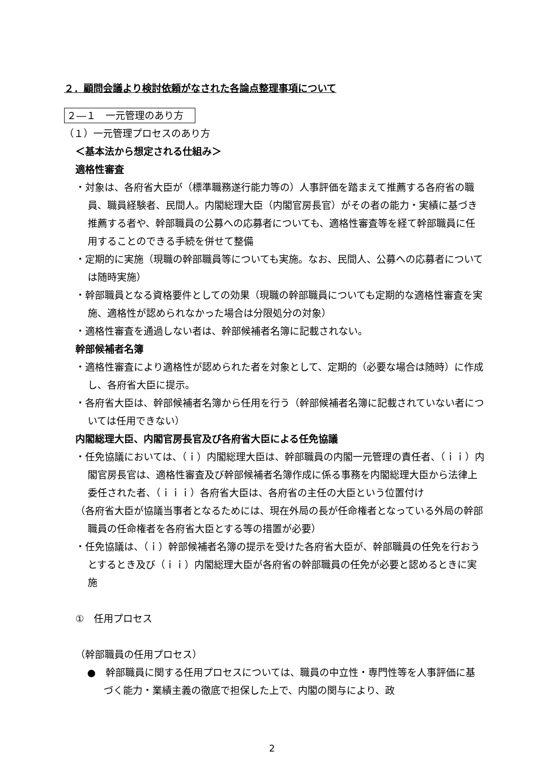２．顧問会議より検討依頼がなされた各論点整理事項について
２―１　一元管理のあり方
（１）一元管理プロセスのあり方
＜基本法から想定される仕組み＞
適格性審査
・対象は、各府省大臣が（標準職務遂行能力等の）人事評価を踏まえて推薦する各府省の職員、職員経験者、民間人。内閣総理大臣（内閣官房長官）がその者の能力・実績に基づき推薦する者や、幹部職員の公募への応募者についても、適格性審査等を経て幹部職員に任用することのできる手続を併せて整備
・定期的に実施（現職の幹部職員等についても実施。なお、民間人、公募への応募者については随時実施）
・幹部職員となる資格要件としての効果（現職の幹部職員についても定期的な適格性審査を実施、適格性が認められなかった場合は分限処分の対象）
・適格性審査を通過しない者は、幹部候補者名簿に記載されない。
幹部候補者名簿
・適格性審査により適格性が認められた者を対象として、定期的（必要な場合は随時）に作成し、各府省大臣に提示。
・各府省大臣は、幹部候補者名簿から任用を行う（幹部候補者名簿に記載されていない者については任用できない）
内閣総理大臣、内閣官房長官及び各府省大臣による任免協議
・任免協議においては、（ｉ）内閣総理大臣は、幹部職員の内閣一元管理の責任者、（ｉｉ）内閣官房長官は、適格性審査及び幹部候補者名簿作成に係る事務を内閣総理大臣から法律上委任された者、（ｉｉｉ）各府省大臣は、各府省の主任の大臣という位置付け
（各府省大臣が協議当事者となるためには、現在外局の長が任命権者となっている外局の幹部職員の任命権者を各府省大臣とする等の措置が必要）
・任免協議は、（ｉ）幹部候補者名簿の提示を受けた各府省大臣が、幹部職員の任免を行おうとするとき及び（ｉｉ）内閣総理大臣が各府省の幹部職員の任免が必要と認めるときに実施
①　任用プロセス
（幹部職員の任用プロセス）
●　幹部職員に関する任用プロセスについては、職員の中立性・専門性等を人事評価に基づく能力・業績主義の徹底で担保した上で、内閣の関与により、政
2